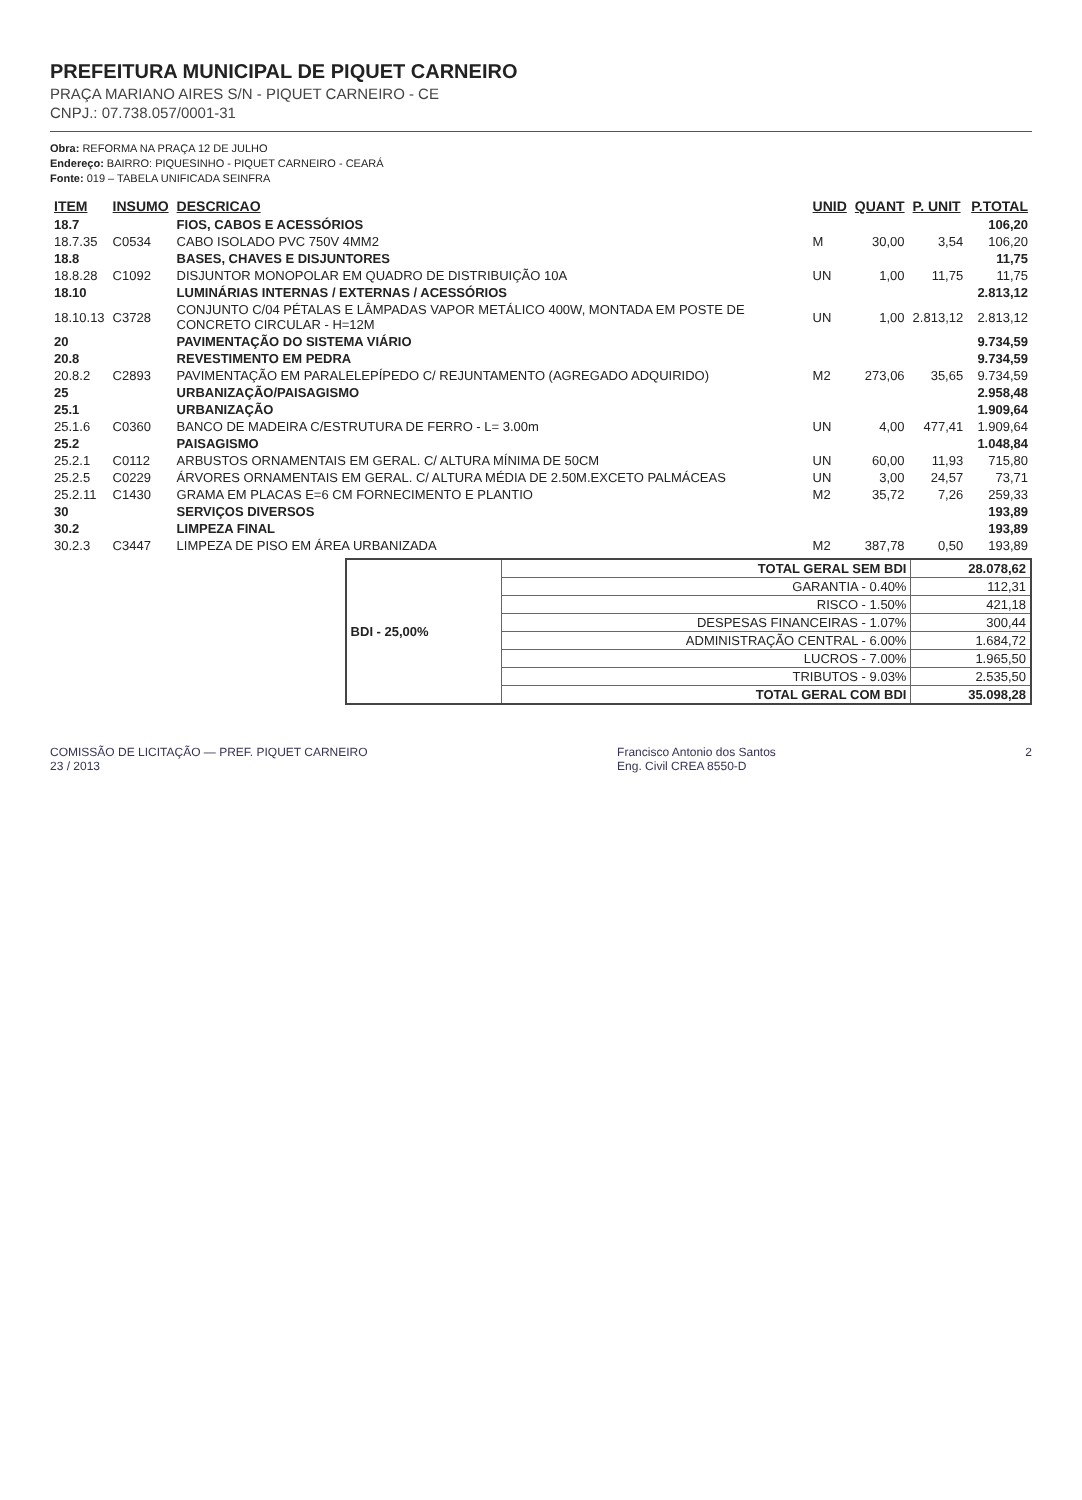PREFEITURA MUNICIPAL DE PIQUET CARNEIRO
PRAÇA MARIANO AIRES S/N - PIQUET CARNEIRO - CE
CNPJ.: 07.738.057/0001-31
Obra: REFORMA NA PRAÇA 12 DE JULHO
Endereço: BAIRRO: PIQUESINHO - PIQUET CARNEIRO - CEARÁ
Fonte: 019 – TABELA UNIFICADA SEINFRA
| ITEM | INSUMO | DESCRICAO | UNID | QUANT | P. UNIT | P.TOTAL |
| --- | --- | --- | --- | --- | --- | --- |
| 18.7 | | FIOS, CABOS E ACESSÓRIOS | | | | 106,20 |
| 18.7.35 | C0534 | CABO ISOLADO PVC 750V 4MM2 | M | 30,00 | 3,54 | 106,20 |
| 18.8 | | BASES, CHAVES E DISJUNTORES | | | | 11,75 |
| 18.8.28 | C1092 | DISJUNTOR MONOPOLAR EM QUADRO DE DISTRIBUIÇÃO 10A | UN | 1,00 | 11,75 | 11,75 |
| 18.10 | | LUMINÁRIAS INTERNAS / EXTERNAS / ACESSÓRIOS | | | | 2.813,12 |
| 18.10.13 | C3728 | CONJUNTO C/04 PÉTALAS E LÂMPADAS VAPOR METÁLICO 400W, MONTADA EM POSTE DE CONCRETO CIRCULAR - H=12M | UN | 1,00 | 2.813,12 | 2.813,12 |
| 20 | | PAVIMENTAÇÃO DO SISTEMA VIÁRIO | | | | 9.734,59 |
| 20.8 | | REVESTIMENTO EM PEDRA | | | | 9.734,59 |
| 20.8.2 | C2893 | PAVIMENTAÇÃO EM PARALELEPÍPEDO C/ REJUNTAMENTO (AGREGADO ADQUIRIDO) | M2 | 273,06 | 35,65 | 9.734,59 |
| 25 | | URBANIZAÇÃO/PAISAGISMO | | | | 2.958,48 |
| 25.1 | | URBANIZAÇÃO | | | | 1.909,64 |
| 25.1.6 | C0360 | BANCO DE MADEIRA C/ESTRUTURA DE FERRO - L= 3.00m | UN | 4,00 | 477,41 | 1.909,64 |
| 25.2 | | PAISAGISMO | | | | 1.048,84 |
| 25.2.1 | C0112 | ARBUSTOS ORNAMENTAIS EM GERAL. C/ ALTURA MÍNIMA DE 50CM | UN | 60,00 | 11,93 | 715,80 |
| 25.2.5 | C0229 | ÁRVORES ORNAMENTAIS EM GERAL. C/ ALTURA MÉDIA DE 2.50M.EXCETO PALMÁCEAS | UN | 3,00 | 24,57 | 73,71 |
| 25.2.11 | C1430 | GRAMA EM PLACAS E=6 CM FORNECIMENTO E PLANTIO | M2 | 35,72 | 7,26 | 259,33 |
| 30 | | SERVIÇOS DIVERSOS | | | | 193,89 |
| 30.2 | | LIMPEZA FINAL | | | | 193,89 |
| 30.2.3 | C3447 | LIMPEZA DE PISO EM ÁREA URBANIZADA | M2 | 387,78 | 0,50 | 193,89 |
| BDI - 25,00% | TOTAL GERAL SEM BDI | 28.078,62 |
| | GARANTIA - 0.40% | 112,31 |
| | RISCO - 1.50% | 421,18 |
| | DESPESAS FINANCEIRAS - 1.07% | 300,44 |
| | ADMINISTRAÇÃO CENTRAL - 6.00% | 1.684,72 |
| | LUCROS - 7.00% | 1.965,50 |
| | TRIBUTOS - 9.03% | 2.535,50 |
| | TOTAL GERAL COM BDI | 35.098,28 |
COMISSÃO DE LICITAÇÃO — PREF. PIQUET CARNEIRO
23 / 2013
Francisco Antonio dos Santos
Eng. Civil CREA 8550-D
2